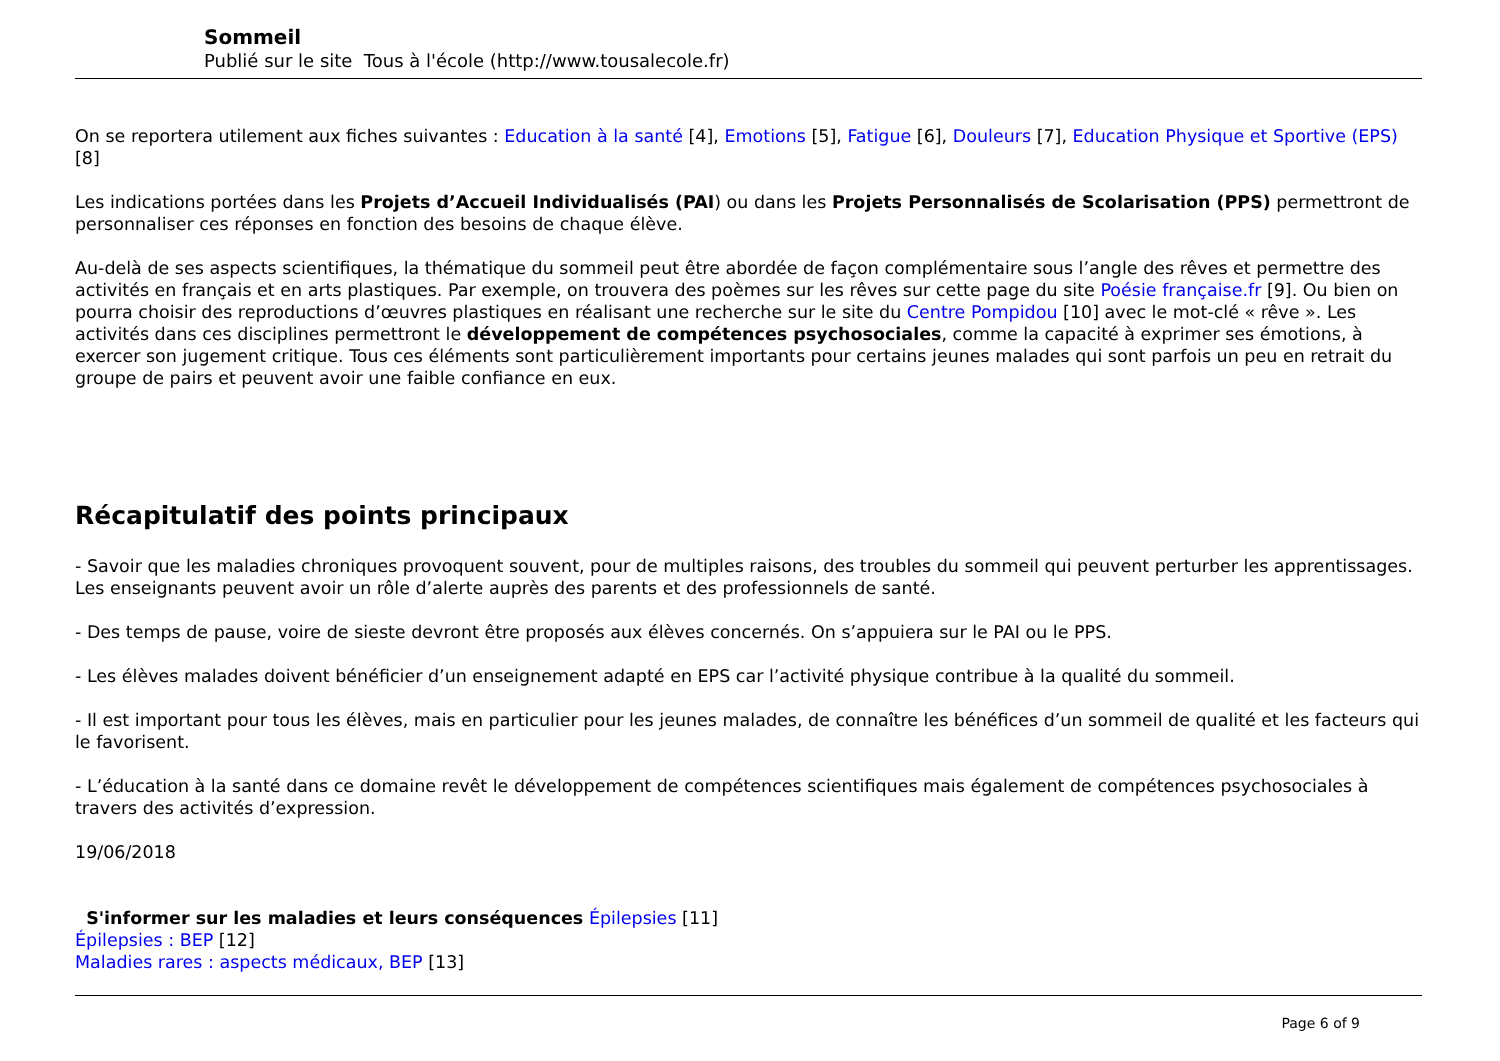Sommeil
Publié sur le site Tous à l'école (http://www.tousalecole.fr)
On se reportera utilement aux fiches suivantes : Education à la santé [4], Emotions [5], Fatigue [6], Douleurs [7], Education Physique et Sportive (EPS) [8]
Les indications portées dans les Projets d’Accueil Individualisés (PAI) ou dans les Projets Personnalisés de Scolarisation (PPS) permettront de personnaliser ces réponses en fonction des besoins de chaque élève.
Au-delà de ses aspects scientifiques, la thématique du sommeil peut être abordée de façon complémentaire sous l’angle des rêves et permettre des activités en français et en arts plastiques. Par exemple, on trouvera des poèmes sur les rêves sur cette page du site Poésie française.fr [9]. Ou bien on pourra choisir des reproductions d’œuvres plastiques en réalisant une recherche sur le site du Centre Pompidou [10] avec le mot-clé « rêve ». Les activités dans ces disciplines permettront le développement de compétences psychosociales, comme la capacité à exprimer ses émotions, à exercer son jugement critique. Tous ces éléments sont particulièrement importants pour certains jeunes malades qui sont parfois un peu en retrait du groupe de pairs et peuvent avoir une faible confiance en eux.
Récapitulatif des points principaux
- Savoir que les maladies chroniques provoquent souvent, pour de multiples raisons, des troubles du sommeil qui peuvent perturber les apprentissages. Les enseignants peuvent avoir un rôle d’alerte auprès des parents et des professionnels de santé.
- Des temps de pause, voire de sieste devront être proposés aux élèves concernés. On s’appuiera sur le PAI ou le PPS.
- Les élèves malades doivent bénéficier d’un enseignement adapté en EPS car l’activité physique contribue à la qualité du sommeil.
- Il est important pour tous les élèves, mais en particulier pour les jeunes malades, de connaître les bénéfices d’un sommeil de qualité et les facteurs qui le favorisent.
- L’éducation à la santé dans ce domaine revêt le développement de compétences scientifiques mais également de compétences psychosociales à travers des activités d’expression.
19/06/2018
S'informer sur les maladies et leurs conséquences Épilepsies [11]
Épilepsies : BEP [12]
Maladies rares : aspects médicaux, BEP [13]
Page 6 of 9